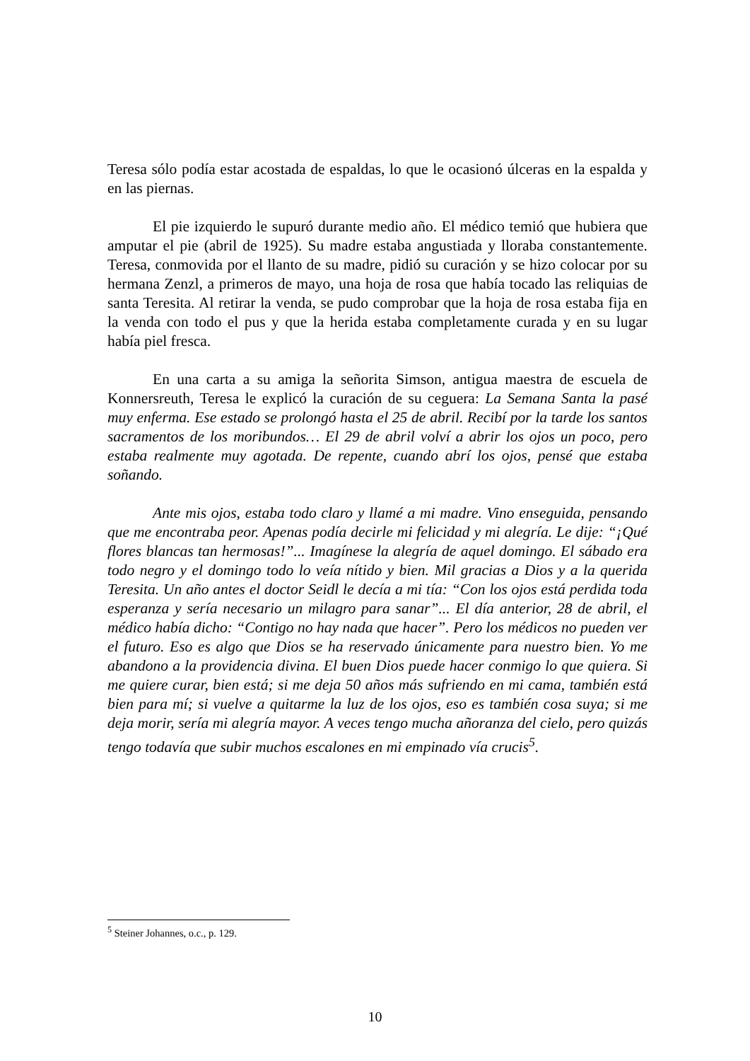Teresa sólo podía estar acostada de espaldas, lo que le ocasionó úlceras en la espalda y en las piernas.
El pie izquierdo le supuró durante medio año. El médico temió que hubiera que amputar el pie (abril de 1925). Su madre estaba angustiada y lloraba constantemente. Teresa, conmovida por el llanto de su madre, pidió su curación y se hizo colocar por su hermana Zenzl, a primeros de mayo, una hoja de rosa que había tocado las reliquias de santa Teresita. Al retirar la venda, se pudo comprobar que la hoja de rosa estaba fija en la venda con todo el pus y que la herida estaba completamente curada y en su lugar había piel fresca.
En una carta a su amiga la señorita Simson, antigua maestra de escuela de Konnersreuth, Teresa le explicó la curación de su ceguera: La Semana Santa la pasé muy enferma. Ese estado se prolongó hasta el 25 de abril. Recibí por la tarde los santos sacramentos de los moribundos… El 29 de abril volví a abrir los ojos un poco, pero estaba realmente muy agotada. De repente, cuando abrí los ojos, pensé que estaba soñando.
Ante mis ojos, estaba todo claro y llamé a mi madre. Vino enseguida, pensando que me encontraba peor. Apenas podía decirle mi felicidad y mi alegría. Le dije: “¡Qué flores blancas tan hermosas!”... Imagínese la alegría de aquel domingo. El sábado era todo negro y el domingo todo lo veía nítido y bien. Mil gracias a Dios y a la querida Teresita. Un año antes el doctor Seidl le decía a mi tía: “Con los ojos está perdida toda esperanza y sería necesario un milagro para sanar”... El día anterior, 28 de abril, el médico había dicho: “Contigo no hay nada que hacer”. Pero los médicos no pueden ver el futuro. Eso es algo que Dios se ha reservado únicamente para nuestro bien. Yo me abandono a la providencia divina. El buen Dios puede hacer conmigo lo que quiera. Si me quiere curar, bien está; si me deja 50 años más sufriendo en mi cama, también está bien para mí; si vuelve a quitarme la luz de los ojos, eso es también cosa suya; si me deja morir, sería mi alegría mayor. A veces tengo mucha añoranza del cielo, pero quizás tengo todavía que subir muchos escalones en mi empinado vía crucis<sup>5</sup>.
<sup>5</sup> Steiner Johannes, o.c., p. 129.
10